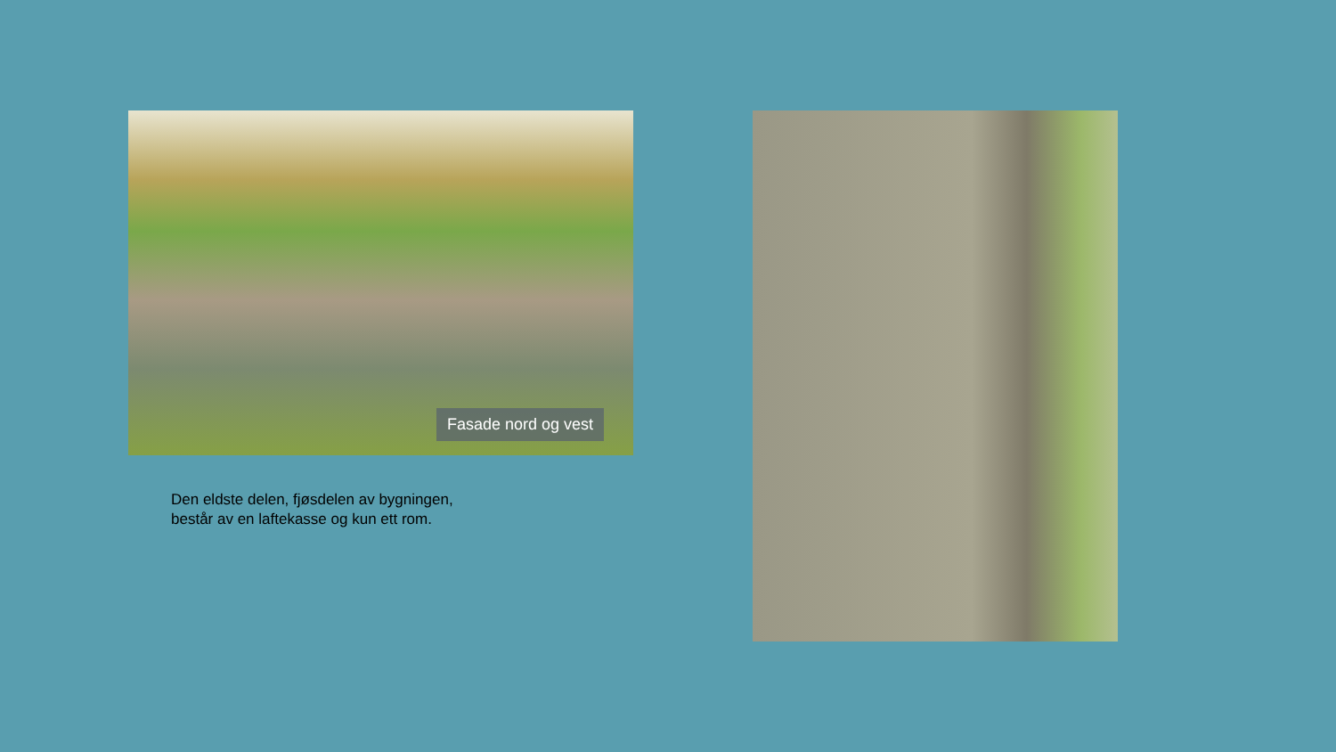Fasade nord og vest
Den eldste delen, fjøsdelen av bygningen,
består av en laftekasse og kun ett rom.